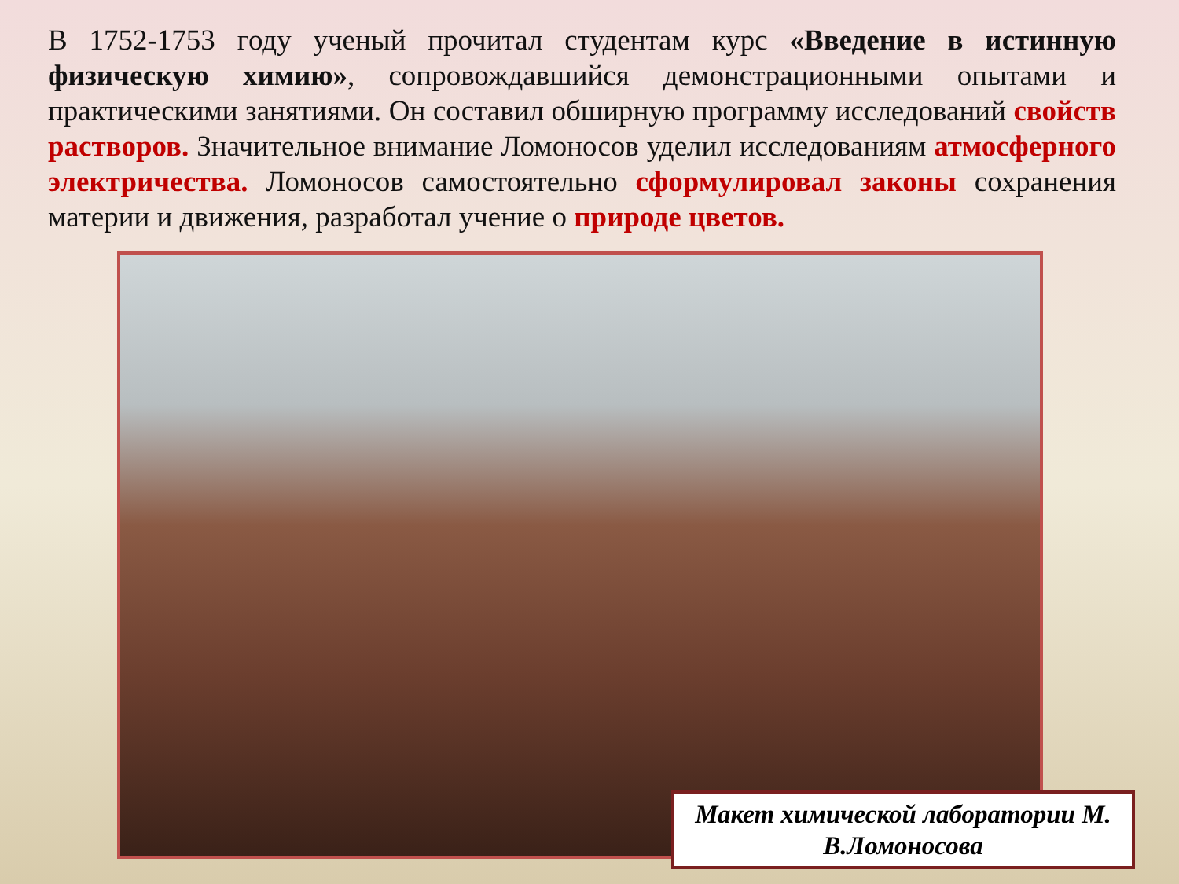В 1752-1753 году ученый прочитал студентам курс «Введение в истинную физическую химию», сопровождавшийся демонстрационными опытами и практическими занятиями. Он составил обширную программу исследований свойств растворов. Значительное внимание Ломоносов уделил исследованиям атмосферного электричества. Ломоносов самостоятельно сформулировал законы сохранения материи и движения, разработал учение о природе цветов.
Макет химической лаборатории М. В.Ломоносова